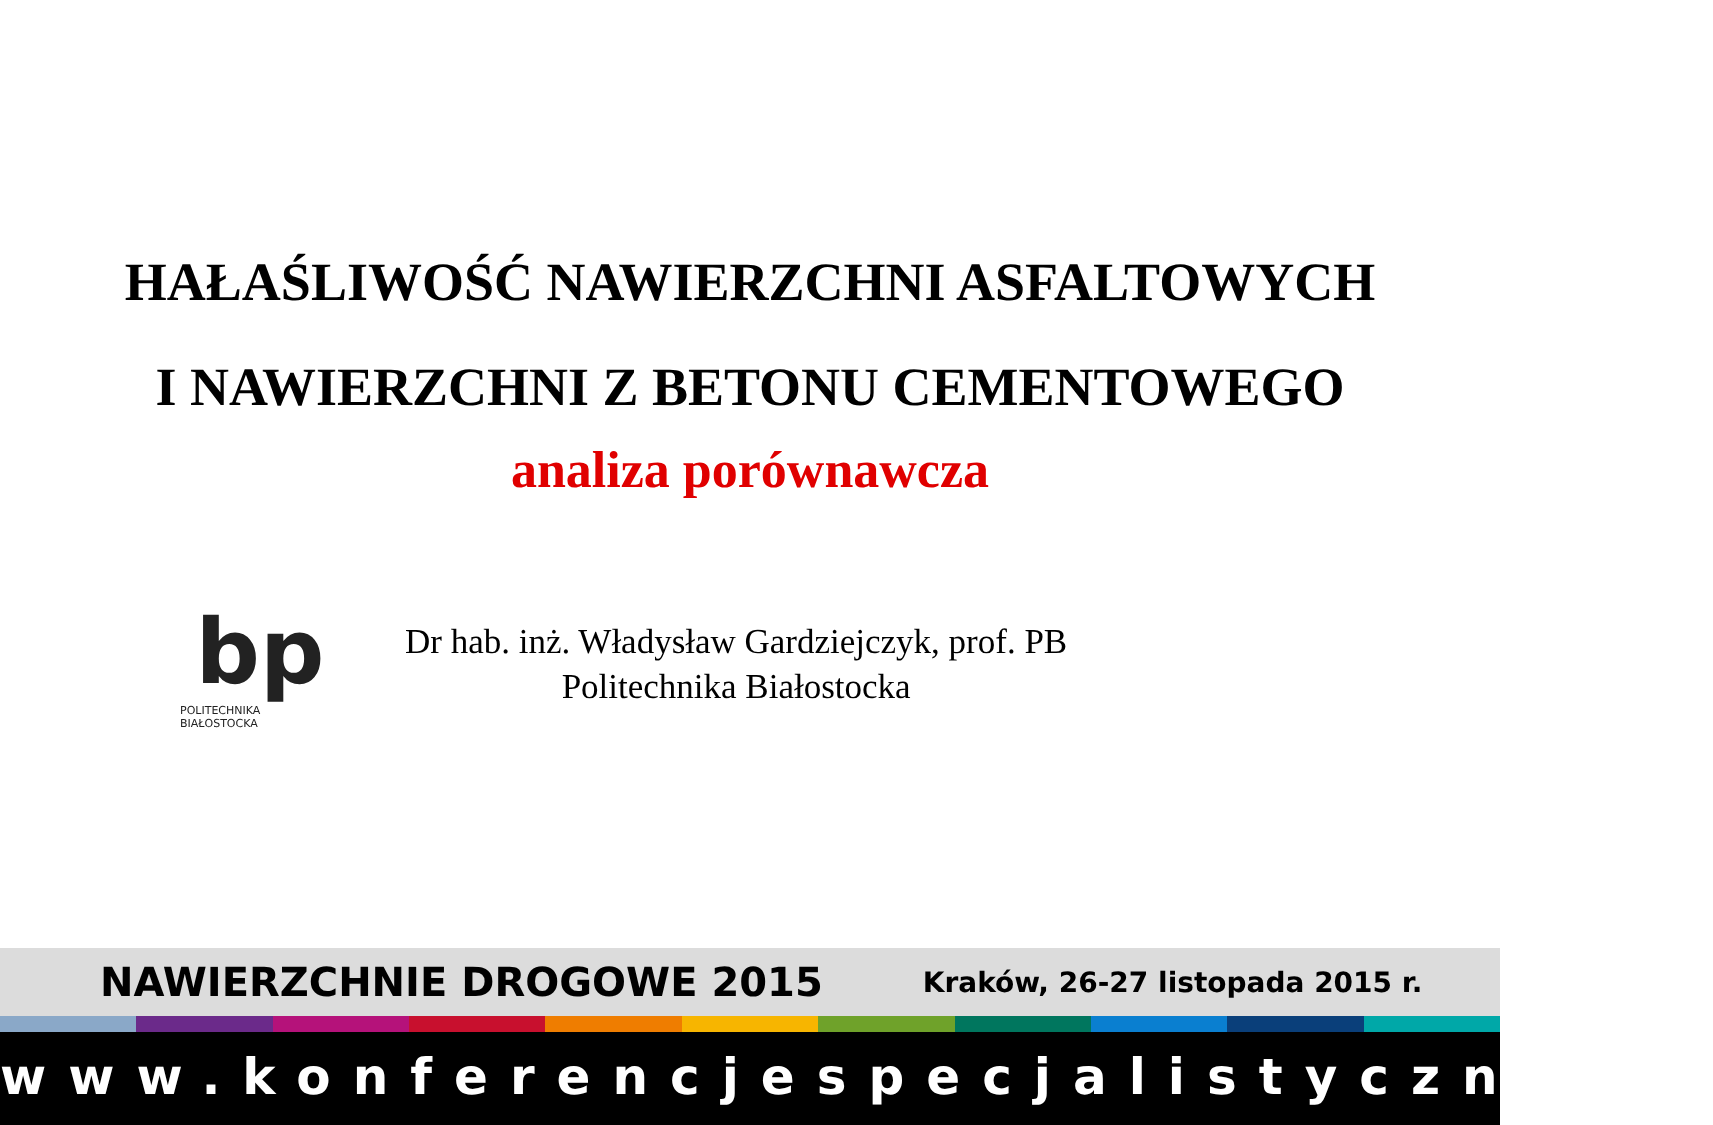HAŁAŚLIWOŚĆ NAWIERZCHNI ASFALTOWYCH
I NAWIERZCHNI Z BETONU CEMENTOWEGO
analiza porównawcza
bp
POLITECHNIKA BIAŁOSTOCKA
Dr hab. inż. Władysław Gardziejczyk, prof. PB
Politechnika Białostocka
NAWIERZCHNIE DROGOWE 2015 Kraków, 26-27 listopada 2015 r.
www.konferencjespecjalistyczne.pl